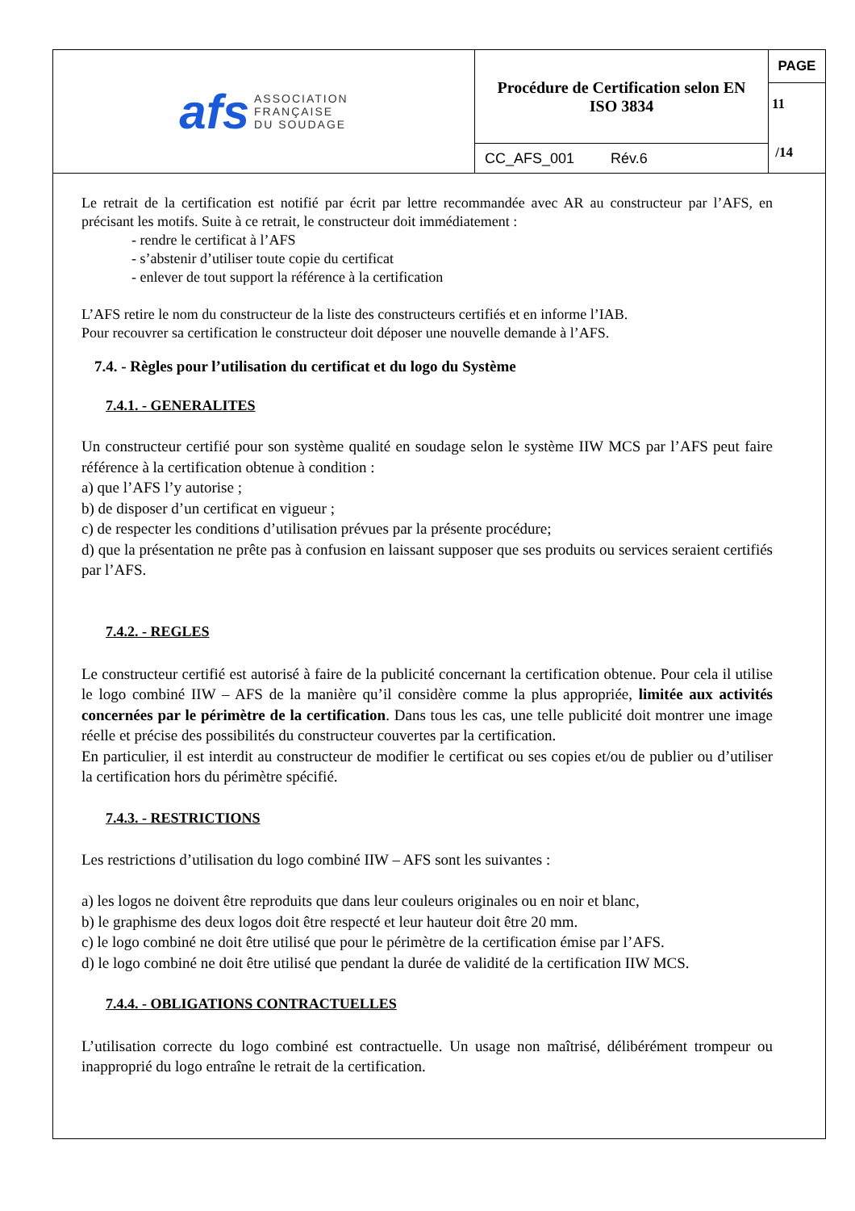| afs ASSOCIATION FRANÇAISE DU SOUDAGE | Procédure de Certification selon EN ISO 3834 | PAGE |
| | | 11 /14 |
| | CC_AFS_001 Rév.6 | |
Le retrait de la certification est notifié par écrit par lettre recommandée avec AR au constructeur par l’AFS, en précisant les motifs. Suite à ce retrait, le constructeur doit immédiatement :
- rendre le certificat à l’AFS
- s’abstenir d’utiliser toute copie du certificat
- enlever de tout support la référence à la certification
L’AFS retire le nom du constructeur de la liste des constructeurs certifiés et en informe l’IAB.
Pour recouvrer sa certification le constructeur doit déposer une nouvelle demande à l’AFS.
7.4. - Règles pour l’utilisation du certificat et du logo du Système
7.4.1. - GENERALITES
Un constructeur certifié pour son système qualité en soudage selon le système IIW MCS par l’AFS peut faire référence à la certification obtenue à condition :
a) que l’AFS l’y autorise ;
b) de disposer d’un certificat en vigueur ;
c) de respecter les conditions d’utilisation prévues par la présente procédure;
d) que la présentation ne prête pas à confusion en laissant supposer que ses produits ou services seraient certifiés par l’AFS.
7.4.2. - REGLES
Le constructeur certifié est autorisé à faire de la publicité concernant la certification obtenue. Pour cela il utilise le logo combiné IIW – AFS de la manière qu’il considère comme la plus appropriée, limitée aux activités concernées par le périmètre de la certification. Dans tous les cas, une telle publicité doit montrer une image réelle et précise des possibilités du constructeur couvertes par la certification.
En particulier, il est interdit au constructeur de modifier le certificat ou ses copies et/ou de publier ou d’utiliser la certification hors du périmètre spécifié.
7.4.3. - RESTRICTIONS
Les restrictions d’utilisation du logo combiné IIW – AFS sont les suivantes :
a) les logos ne doivent être reproduits que dans leur couleurs originales ou en noir et blanc,
b) le graphisme des deux logos doit être respecté et leur hauteur doit être 20 mm.
c) le logo combiné ne doit être utilisé que pour le périmètre de la certification émise par l’AFS.
d) le logo combiné ne doit être utilisé que pendant la durée de validité de la certification IIW MCS.
7.4.4. - OBLIGATIONS CONTRACTUELLES
L’utilisation correcte du logo combiné est contractuelle. Un usage non maîtrisé, délibérément trompeur ou inapproprié du logo entraîne le retrait de la certification.